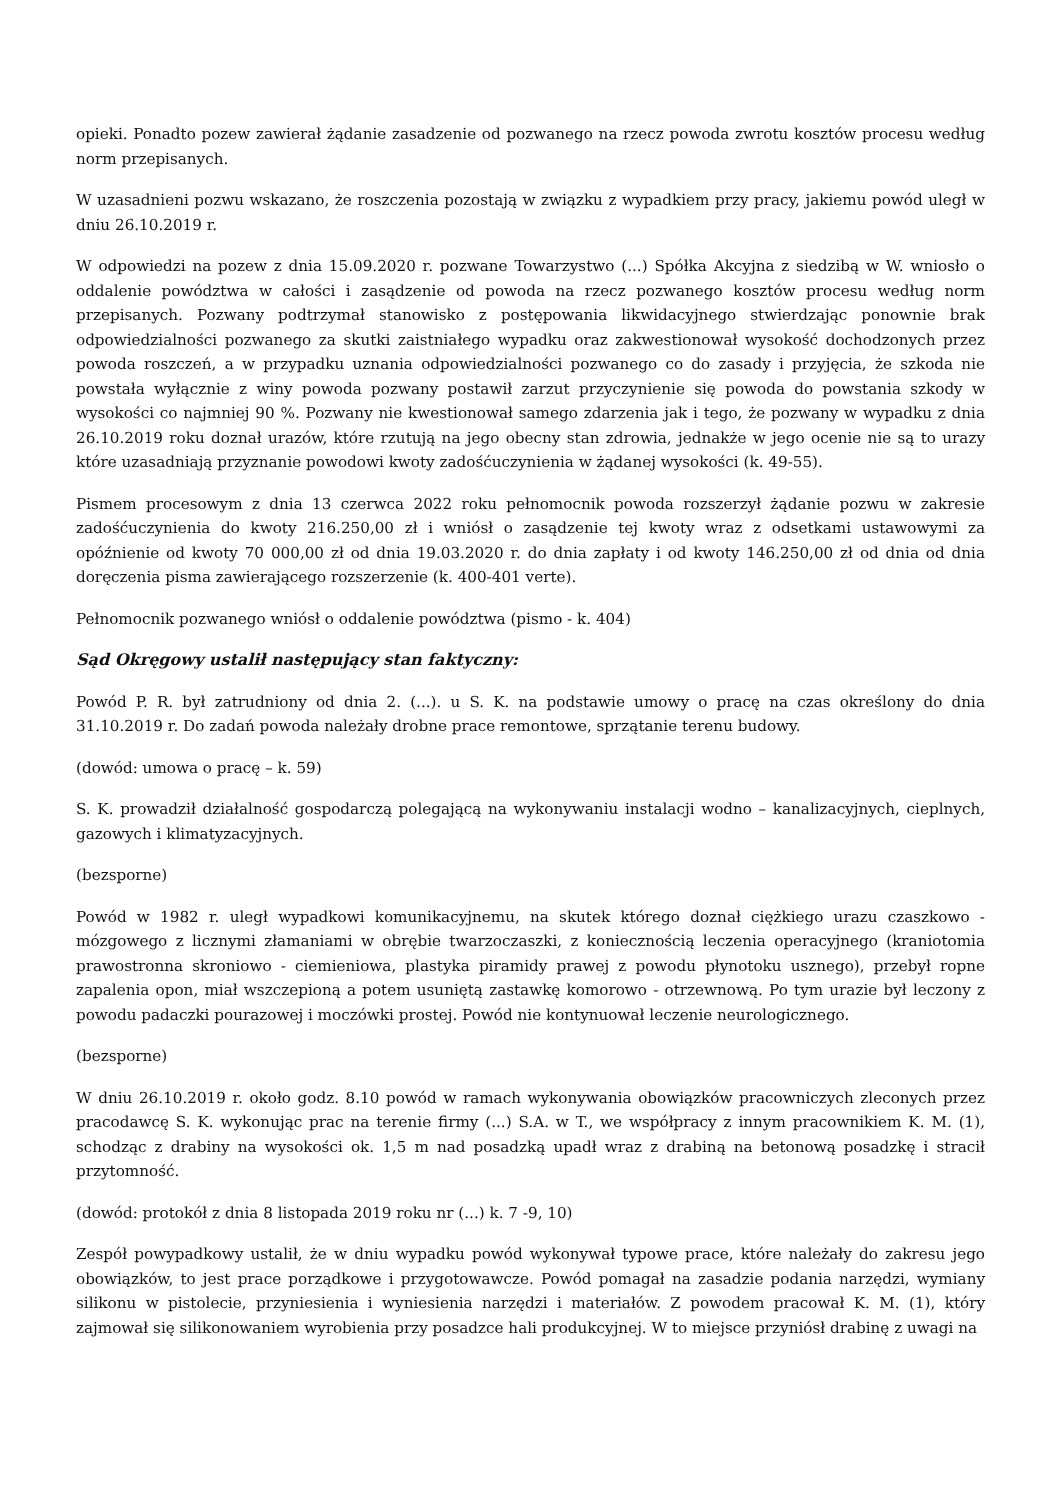opieki. Ponadto pozew zawierał żądanie zasadzenie od pozwanego na rzecz powoda zwrotu kosztów procesu według norm przepisanych.
W uzasadnieni pozwu wskazano, że roszczenia pozostają w związku z wypadkiem przy pracy, jakiemu powód uległ w dniu 26.10.2019 r.
W odpowiedzi na pozew z dnia 15.09.2020 r. pozwane Towarzystwo (...) Spółka Akcyjna z siedzibą w W. wniosło o oddalenie powództwa w całości i zasądzenie od powoda na rzecz pozwanego kosztów procesu według norm przepisanych. Pozwany podtrzymał stanowisko z postępowania likwidacyjnego stwierdzając ponownie brak odpowiedzialności pozwanego za skutki zaistniałego wypadku oraz zakwestionował wysokość dochodzonych przez powoda roszczeń, a w przypadku uznania odpowiedzialności pozwanego co do zasady i przyjęcia, że szkoda nie powstała wyłącznie z winy powoda pozwany postawił zarzut przyczynienie się powoda do powstania szkody w wysokości co najmniej 90 %. Pozwany nie kwestionował samego zdarzenia jak i tego, że pozwany w wypadku z dnia 26.10.2019 roku doznał urazów, które rzutują na jego obecny stan zdrowia, jednakże w jego ocenie nie są to urazy które uzasadniają przyznanie powodowi kwoty zadośćuczynienia w żądanej wysokości (k. 49-55).
Pismem procesowym z dnia 13 czerwca 2022 roku pełnomocnik powoda rozszerzył żądanie pozwu w zakresie zadośćuczynienia do kwoty 216.250,00 zł i wniósł o zasądzenie tej kwoty wraz z odsetkami ustawowymi za opóźnienie od kwoty 70 000,00 zł od dnia 19.03.2020 r. do dnia zapłaty i od kwoty 146.250,00 zł od dnia od dnia doręczenia pisma zawierającego rozszerzenie (k. 400-401 verte).
Pełnomocnik pozwanego wniósł o oddalenie powództwa (pismo - k. 404)
Sąd Okręgowy ustalił następujący stan faktyczny:
Powód P. R. był zatrudniony od dnia 2. (...). u S. K. na podstawie umowy o pracę na czas określony do dnia 31.10.2019 r. Do zadań powoda należały drobne prace remontowe, sprzątanie terenu budowy.
(dowód: umowa o pracę – k. 59)
S. K. prowadził działalność gospodarczą polegającą na wykonywaniu instalacji wodno – kanalizacyjnych, cieplnych, gazowych i klimatyzacyjnych.
(bezsporne)
Powód w 1982 r. uległ wypadkowi komunikacyjnemu, na skutek którego doznał ciężkiego urazu czaszkowo - mózgowego z licznymi złamaniami w obrębie twarzoczaszki, z koniecznością leczenia operacyjnego (kraniotomia prawostronna skroniowo - ciemieniowa, plastyka piramidy prawej z powodu płynotoku usznego), przebył ropne zapalenia opon, miał wszczepioną a potem usuniętą zastawkę komorowo - otrzewnową. Po tym urazie był leczony z powodu padaczki pourazowej i moczówki prostej. Powód nie kontynuował leczenie neurologicznego.
(bezsporne)
W dniu 26.10.2019 r. około godz. 8.10 powód w ramach wykonywania obowiązków pracowniczych zleconych przez pracodawcę S. K. wykonując prac na terenie firmy (...) S.A. w T., we współpracy z innym pracownikiem K. M. (1), schodząc z drabiny na wysokości ok. 1,5 m nad posadzką upadł wraz z drabiną na betonową posadzkę i stracił przytomność.
(dowód: protokół z dnia 8 listopada 2019 roku nr (...) k. 7 -9, 10)
Zespół powypadkowy ustalił, że w dniu wypadku powód wykonywał typowe prace, które należały do zakresu jego obowiązków, to jest prace porządkowe i przygotowawcze. Powód pomagał na zasadzie podania narzędzi, wymiany silikonu w pistolecie, przyniesienia i wyniesienia narzędzi i materiałów. Z powodem pracował K. M. (1), który zajmował się silikonowaniem wyrobienia przy posadzce hali produkcyjnej. W to miejsce przyniósł drabinę z uwagi na